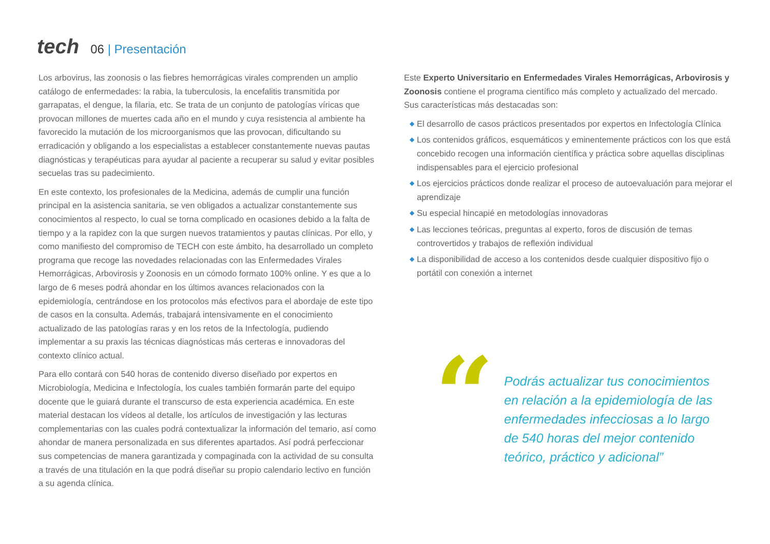tech
06 | Presentación
Los arbovirus, las zoonosis o las fiebres hemorrágicas virales comprenden un amplio catálogo de enfermedades: la rabia, la tuberculosis, la encefalitis transmitida por garrapatas, el dengue, la filaria, etc. Se trata de un conjunto de patologías víricas que provocan millones de muertes cada año en el mundo y cuya resistencia al ambiente ha favorecido la mutación de los microorganismos que las provocan, dificultando su erradicación y obligando a los especialistas a establecer constantemente nuevas pautas diagnósticas y terapéuticas para ayudar al paciente a recuperar su salud y evitar posibles secuelas tras su padecimiento.
En este contexto, los profesionales de la Medicina, además de cumplir una función principal en la asistencia sanitaria, se ven obligados a actualizar constantemente sus conocimientos al respecto, lo cual se torna complicado en ocasiones debido a la falta de tiempo y a la rapidez con la que surgen nuevos tratamientos y pautas clínicas. Por ello, y como manifiesto del compromiso de TECH con este ámbito, ha desarrollado un completo programa que recoge las novedades relacionadas con las Enfermedades Virales Hemorrágicas, Arbovirosis y Zoonosis en un cómodo formato 100% online. Y es que a lo largo de 6 meses podrá ahondar en los últimos avances relacionados con la epidemiología, centrándose en los protocolos más efectivos para el abordaje de este tipo de casos en la consulta. Además, trabajará intensivamente en el conocimiento actualizado de las patologías raras y en los retos de la Infectología, pudiendo implementar a su praxis las técnicas diagnósticas más certeras e innovadoras del contexto clínico actual.
Para ello contará con 540 horas de contenido diverso diseñado por expertos en Microbiología, Medicina e Infectología, los cuales también formarán parte del equipo docente que le guiará durante el transcurso de esta experiencia académica. En este material destacan los vídeos al detalle, los artículos de investigación y las lecturas complementarias con las cuales podrá contextualizar la información del temario, así como ahondar de manera personalizada en sus diferentes apartados. Así podrá perfeccionar sus competencias de manera garantizada y compaginada con la actividad de su consulta a través de una titulación en la que podrá diseñar su propio calendario lectivo en función a su agenda clínica.
Este Experto Universitario en Enfermedades Virales Hemorrágicas, Arbovirosis y Zoonosis contiene el programa científico más completo y actualizado del mercado. Sus características más destacadas son:
◆ El desarrollo de casos prácticos presentados por expertos en Infectología Clínica
◆ Los contenidos gráficos, esquemáticos y eminentemente prácticos con los que está concebido recogen una información científica y práctica sobre aquellas disciplinas indispensables para el ejercicio profesional
◆ Los ejercicios prácticos donde realizar el proceso de autoevaluación para mejorar el aprendizaje
◆ Su especial hincapié en metodologías innovadoras
◆ Las lecciones teóricas, preguntas al experto, foros de discusión de temas controvertidos y trabajos de reflexión individual
◆ La disponibilidad de acceso a los contenidos desde cualquier dispositivo fijo o portátil con conexión a internet
“
Podrás actualizar tus conocimientos en relación a la epidemiología de las enfermedades infecciosas a lo largo de 540 horas del mejor contenido teórico, práctico y adicional”